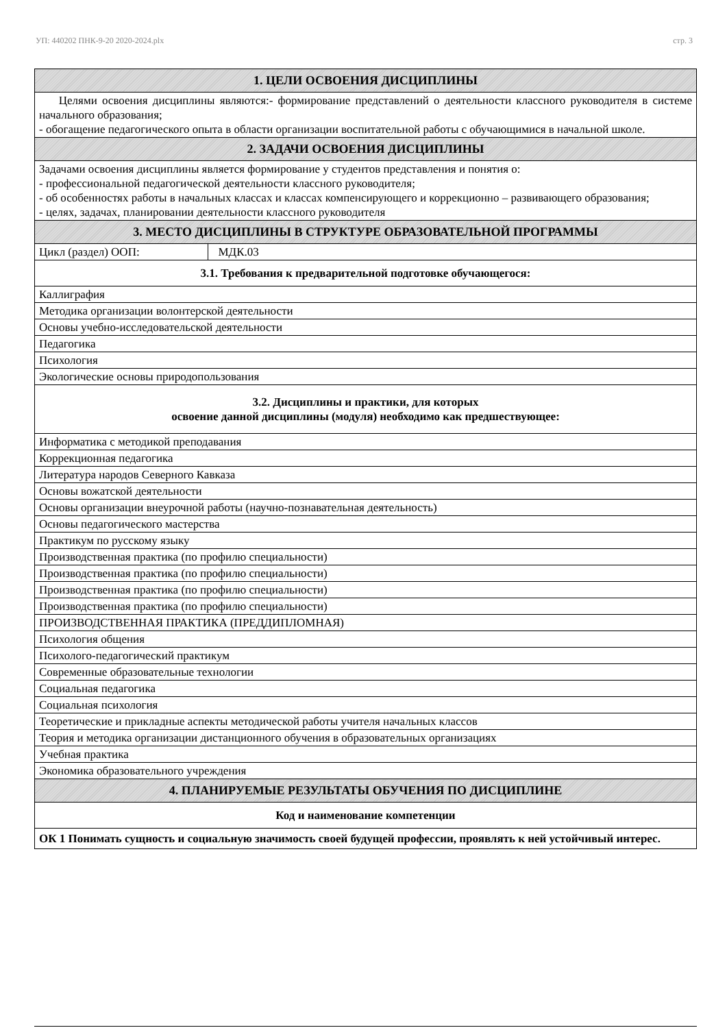УП: 440202 ПНК-9-20 2020-2024.plx стр. 3
| 1. ЦЕЛИ ОСВОЕНИЯ ДИСЦИПЛИНЫ | |
| Целями освоения дисциплины являются:- формирование представлений о деятельности классного руководителя в системе начального образования; - обогащение педагогического опыта в области организации воспитательной работы с обучающимися в начальной школе. | |
| 2. ЗАДАЧИ ОСВОЕНИЯ ДИСЦИПЛИНЫ | |
| Задачами освоения дисциплины является формирование у студентов представления и понятия о: - профессиональной педагогической деятельности классного руководителя; - об особенностях работы в начальных классах и классах компенсирующего и коррекционно – развивающего образования; - целях, задачах, планировании деятельности классного руководителя | |
| 3. МЕСТО ДИСЦИПЛИНЫ В СТРУКТУРЕ ОБРАЗОВАТЕЛЬНОЙ ПРОГРАММЫ | |
| Цикл (раздел) ООП: | МДК.03 |
| 3.1. Требования к предварительной подготовке обучающегося: | |
| Каллиграфия | |
| Методика организации волонтерской деятельности | |
| Основы учебно-исследовательской деятельности | |
| Педагогика | |
| Психология | |
| Экологические основы природопользования | |
| 3.2. Дисциплины и практики, для которых освоение данной дисциплины (модуля) необходимо как предшествующее: | |
| Информатика с методикой преподавания | |
| Коррекционная педагогика | |
| Литература народов Северного Кавказа | |
| Основы вожатской деятельности | |
| Основы организации внеурочной работы (научно-познавательная деятельность) | |
| Основы педагогического мастерства | |
| Практикум по русскому языку | |
| Производственная практика (по профилю специальности) | |
| Производственная практика (по профилю специальности) | |
| Производственная практика (по профилю специальности) | |
| Производственная практика (по профилю специальности) | |
| ПРОИЗВОДСТВЕННАЯ ПРАКТИКА (ПРЕДДИПЛОМНАЯ) | |
| Психология общения | |
| Психолого-педагогический практикум | |
| Современные образовательные технологии | |
| Социальная педагогика | |
| Социальная психология | |
| Теоретические и прикладные аспекты методической работы учителя начальных классов | |
| Теория и методика организации дистанционного обучения в образовательных организациях | |
| Учебная практика | |
| Экономика образовательного учреждения | |
| 4. ПЛАНИРУЕМЫЕ РЕЗУЛЬТАТЫ ОБУЧЕНИЯ ПО ДИСЦИПЛИНЕ | |
| Код и наименование компетенции | |
| ОК 1 Понимать сущность и социальную значимость своей будущей профессии, проявлять к ней устойчивый интерес. | |